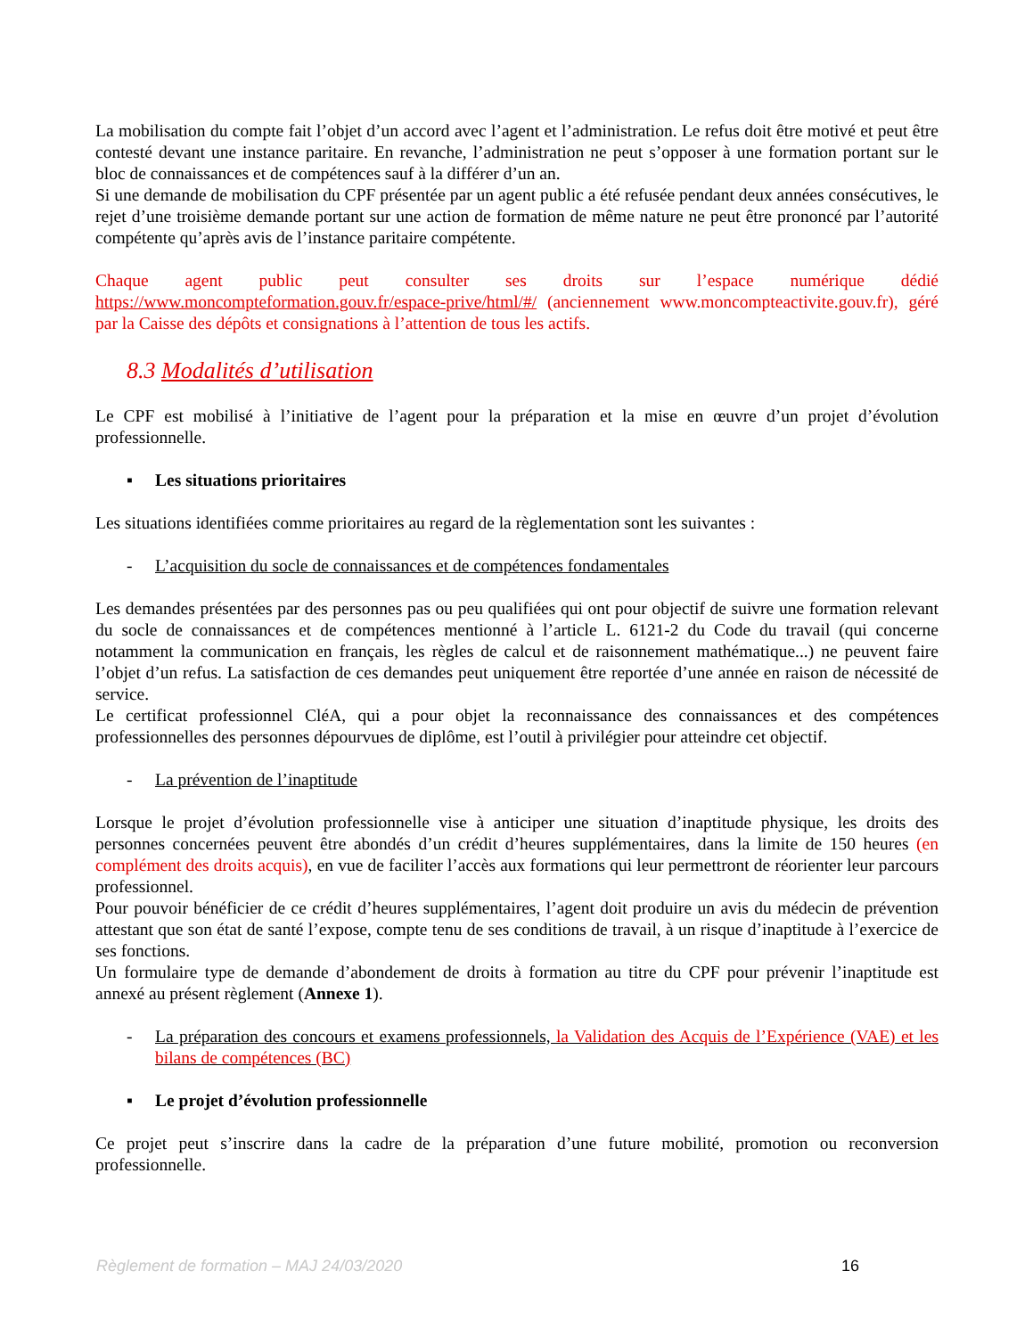La mobilisation du compte fait l’objet d’un accord avec l’agent et l’administration. Le refus doit être motivé et peut être contesté devant une instance paritaire. En revanche, l’administration ne peut s’opposer à une formation portant sur le bloc de connaissances et de compétences sauf à la différer d’un an.
Si une demande de mobilisation du CPF présentée par un agent public a été refusée pendant deux années consécutives, le rejet d’une troisième demande portant sur une action de formation de même nature ne peut être prononcé par l’autorité compétente qu’après avis de l’instance paritaire compétente.
Chaque agent public peut consulter ses droits sur l’espace numérique dédié https://www.moncompteformation.gouv.fr/espace-prive/html/#/ (anciennement www.moncompteactivite.gouv.fr), géré par la Caisse des dépôts et consignations à l’attention de tous les actifs.
8.3 Modalités d’utilisation
Le CPF est mobilisé à l’initiative de l’agent pour la préparation et la mise en œuvre d’un projet d’évolution professionnelle.
▪ Les situations prioritaires
Les situations identifiées comme prioritaires au regard de la règlementation sont les suivantes :
- L’acquisition du socle de connaissances et de compétences fondamentales
Les demandes présentées par des personnes pas ou peu qualifiées qui ont pour objectif de suivre une formation relevant du socle de connaissances et de compétences mentionné à l’article L. 6121-2 du Code du travail (qui concerne notamment la communication en français, les règles de calcul et de raisonnement mathématique...) ne peuvent faire l’objet d’un refus. La satisfaction de ces demandes peut uniquement être reportée d’une année en raison de nécessité de service.
Le certificat professionnel CléA, qui a pour objet la reconnaissance des connaissances et des compétences professionnelles des personnes dépourvues de diplôme, est l’outil à privilégier pour atteindre cet objectif.
- La prévention de l’inaptitude
Lorsque le projet d’évolution professionnelle vise à anticiper une situation d’inaptitude physique, les droits des personnes concernées peuvent être abondés d’un crédit d’heures supplémentaires, dans la limite de 150 heures (en complément des droits acquis), en vue de faciliter l’accès aux formations qui leur permettront de réorienter leur parcours professionnel.
Pour pouvoir bénéficier de ce crédit d’heures supplémentaires, l’agent doit produire un avis du médecin de prévention attestant que son état de santé l’expose, compte tenu de ses conditions de travail, à un risque d’inaptitude à l’exercice de ses fonctions.
Un formulaire type de demande d’abondement de droits à formation au titre du CPF pour prévenir l’inaptitude est annexé au présent règlement (Annexe 1).
- La préparation des concours et examens professionnels, la Validation des Acquis de l’Expérience (VAE) et les bilans de compétences (BC)
▪ Le projet d’évolution professionnelle
Ce projet peut s’inscrire dans la cadre de la préparation d’une future mobilité, promotion ou reconversion professionnelle.
Règlement de formation – MAJ 24/03/2020 16